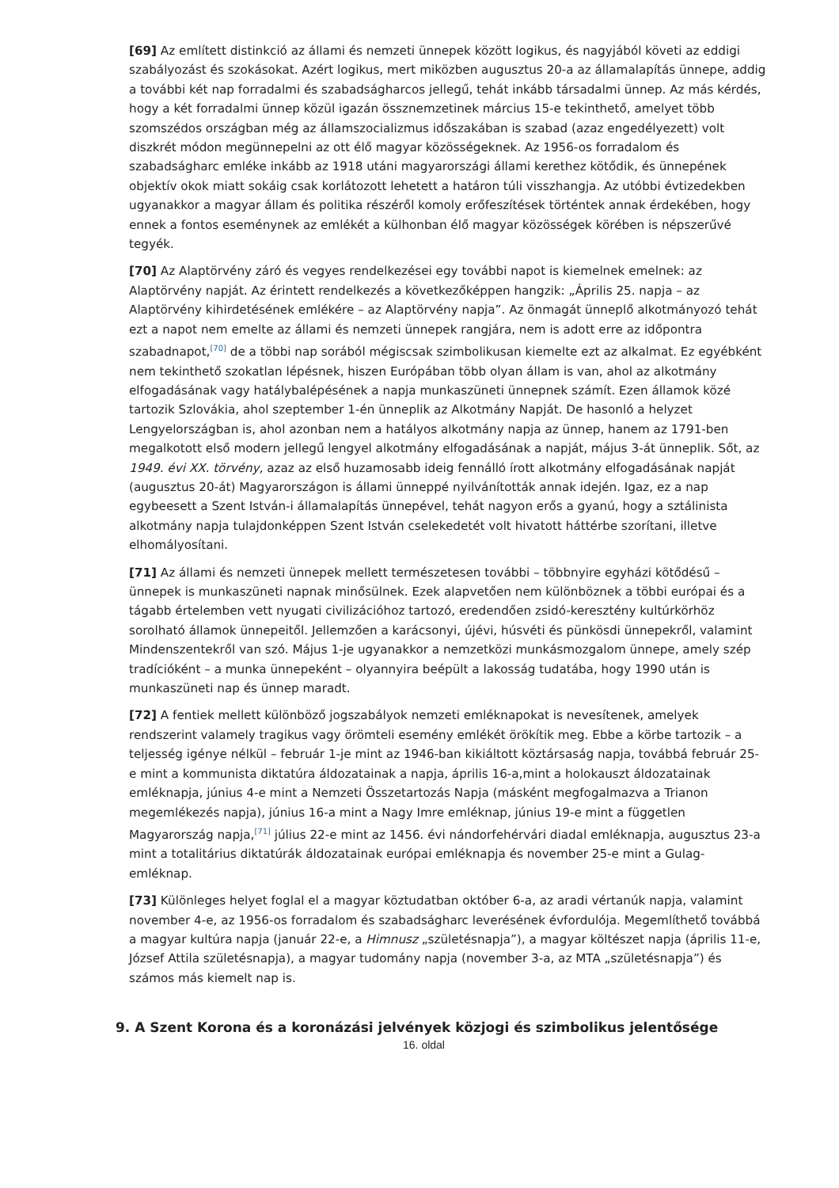[69] Az említett distinkció az állami és nemzeti ünnepek között logikus, és nagyjából követi az eddigi szabályozást és szokásokat. Azért logikus, mert miközben augusztus 20-a az államalapítás ünnepe, addig a további két nap forradalmi és szabadságharcos jellegű, tehát inkább társadalmi ünnep. Az más kérdés, hogy a két forradalmi ünnep közül igazán össznemzetinek március 15-e tekinthető, amelyet több szomszédos országban még az államszocializmus időszakában is szabad (azaz engedélyezett) volt diszkrét módon megünnepelni az ott élő magyar közösségeknek. Az 1956-os forradalom és szabadságharc emléke inkább az 1918 utáni magyarországi állami kerethez kötődik, és ünnepének objektív okok miatt sokáig csak korlátozott lehetett a határon túli visszhangja. Az utóbbi évtizedekben ugyanakkor a magyar állam és politika részéről komoly erőfeszítések történtek annak érdekében, hogy ennek a fontos eseménynek az emlékét a külhonban élő magyar közösségek körében is népszerűvé tegyék.
[70] Az Alaptörvény záró és vegyes rendelkezései egy további napot is kiemelnek emelnek: az Alaptörvény napját. Az érintett rendelkezés a következőképpen hangzik: „Április 25. napja – az Alaptörvény kihirdetésének emlékére – az Alaptörvény napja”. Az önmagát ünneplő alkotmányozó tehát ezt a napot nem emelte az állami és nemzeti ünnepek rangjára, nem is adott erre az időpontra szabadnapot,<sup>[70]</sup> de a többi nap sorából mégiscsak szimbolikusan kiemelte ezt az alkalmat. Ez egyébként nem tekinthető szokatlan lépésnek, hiszen Európában több olyan állam is van, ahol az alkotmány elfogadásának vagy hatálybalépésének a napja munkaszüneti ünnepnek számít. Ezen államok közé tartozik Szlovákia, ahol szeptember 1-én ünneplik az Alkotmány Napját. De hasonló a helyzet Lengyelországban is, ahol azonban nem a hatályos alkotmány napja az ünnep, hanem az 1791-ben megalkotott első modern jellegű lengyel alkotmány elfogadásának a napját, május 3-át ünneplik. Sőt, az 1949. évi XX. törvény, azaz az első huzamosabb ideig fennálló írott alkotmány elfogadásának napját (augusztus 20-át) Magyarországon is állami ünneppé nyilvánították annak idején. Igaz, ez a nap egybeesett a Szent István-i államalapítás ünnepével, tehát nagyon erős a gyanú, hogy a sztálinista alkotmány napja tulajdonképpen Szent István cselekedetét volt hivatott háttérbe szorítani, illetve elhomályosítani.
[71] Az állami és nemzeti ünnepek mellett természetesen további – többnyire egyházi kötődésű – ünnepek is munkaszüneti napnak minősülnek. Ezek alapvetően nem különböznek a többi európai és a tágabb értelemben vett nyugati civilizációhoz tartozó, eredendően zsidó-keresztény kultúrkörhöz sorolható államok ünnepeitől. Jellemzően a karácsonyi, újévi, húsvéti és pünkösdi ünnepekről, valamint Mindenszentekről van szó. Május 1-je ugyanakkor a nemzetközi munkásmozgalom ünnepe, amely szép tradícióként – a munka ünnepeként – olyannyira beépült a lakosság tudatába, hogy 1990 után is munkaszüneti nap és ünnep maradt.
[72] A fentiek mellett különböző jogszabályok nemzeti emléknapokat is nevesítenek, amelyek rendszerint valamely tragikus vagy örömteli esemény emlékét örökítik meg. Ebbe a körbe tartozik – a teljesség igénye nélkül – február 1-je mint az 1946-ban kikiáltott köztársaság napja, továbbá február 25-e mint a kommunista diktatúra áldozatainak a napja, április 16-a,mint a holokauszt áldozatainak emléknapja, június 4-e mint a Nemzeti Összetartozás Napja (másként megfogalmazva a Trianon megemlékezés napja), június 16-a mint a Nagy Imre emléknap, június 19-e mint a független Magyarország napja,<sup>[71]</sup> július 22-e mint az 1456. évi nándorfehérvári diadal emléknapja, augusztus 23-a mint a totalitárius diktatúrák áldozatainak európai emléknapja és november 25-e mint a Gulag-emléknap.
[73] Különleges helyet foglal el a magyar köztudatban október 6-a, az aradi vértanúk napja, valamint november 4-e, az 1956-os forradalom és szabadságharc leverésének évfordulója. Megemlíthető továbbá a magyar kultúra napja (január 22-e, a Himnusz „születésnapja”), a magyar költészet napja (április 11-e, József Attila születésnapja), a magyar tudomány napja (november 3-a, az MTA „születésnapja”) és számos más kiemelt nap is.
9. A Szent Korona és a koronázási jelvények közjogi és szimbolikus jelentősége
16. oldal